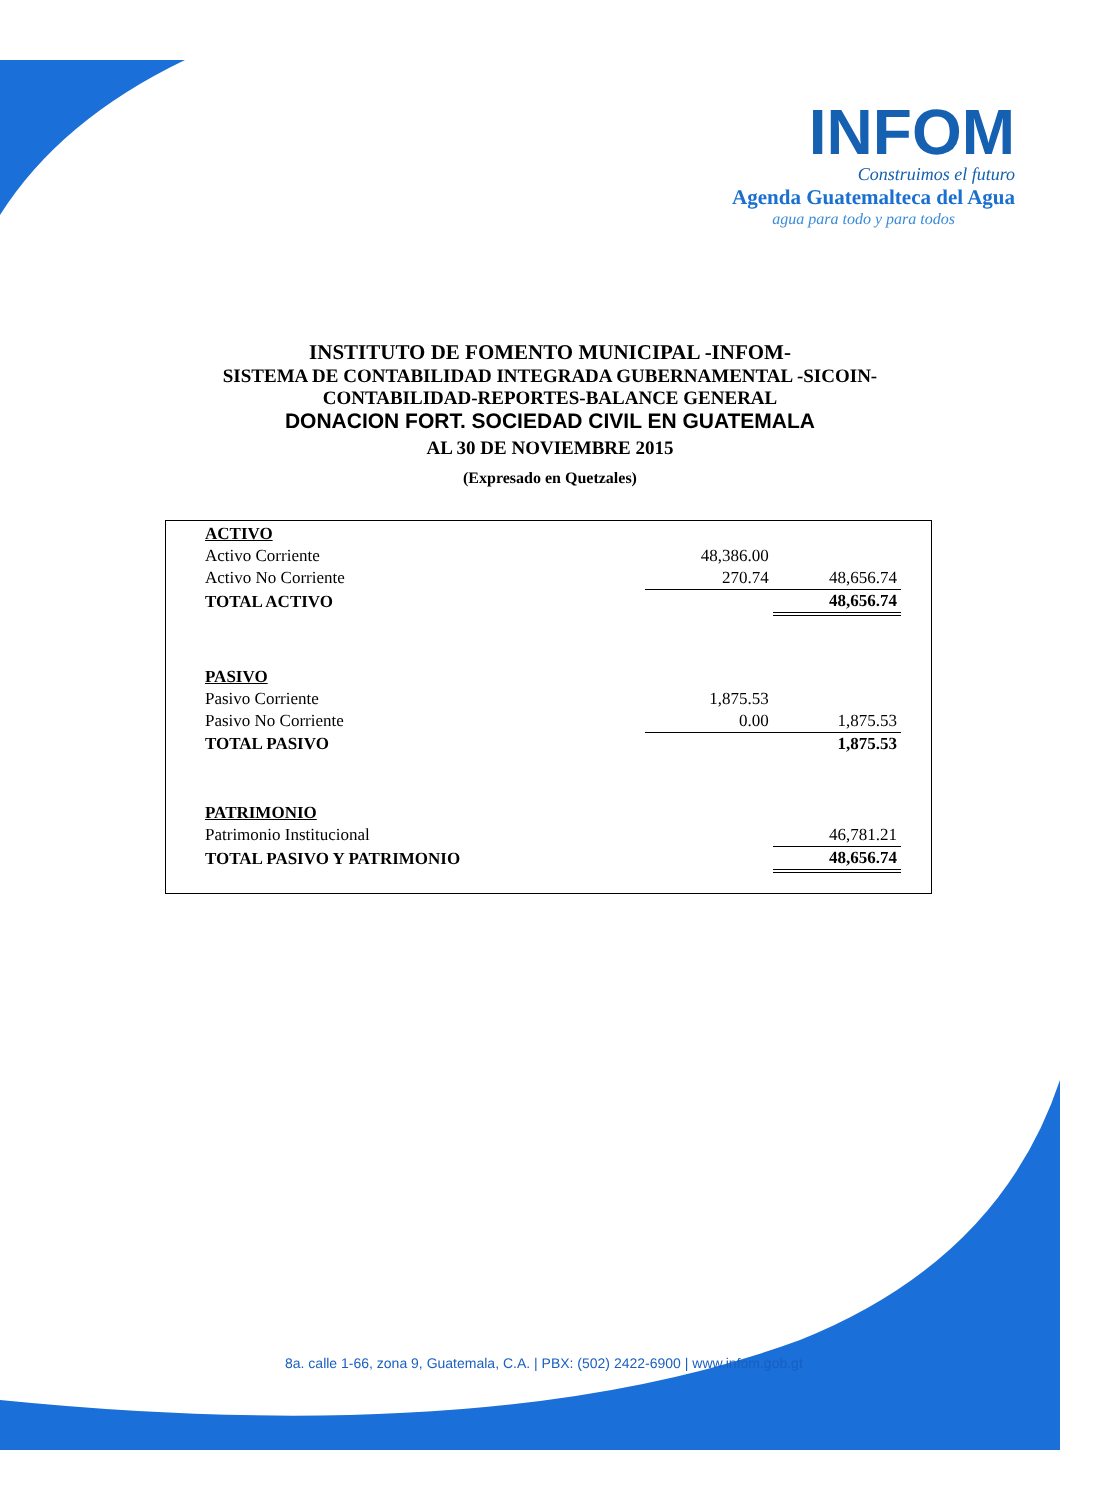INFOM
Construimos el futuro
Agenda Guatemalteca del Agua
agua para todo y para todos
INSTITUTO DE FOMENTO MUNICIPAL -INFOM-
SISTEMA DE CONTABILIDAD INTEGRADA GUBERNAMENTAL -SICOIN-
CONTABILIDAD-REPORTES-BALANCE GENERAL
DONACION FORT. SOCIEDAD CIVIL EN GUATEMALA
AL 30 DE NOVIEMBRE 2015
(Expresado en Quetzales)
| ACTIVO | | |
| Activo Corriente | 48,386.00 | |
| Activo No Corriente | 270.74 | 48,656.74 |
| TOTAL ACTIVO | | 48,656.74 |
| PASIVO | | |
| Pasivo Corriente | 1,875.53 | |
| Pasivo No Corriente | 0.00 | 1,875.53 |
| TOTAL PASIVO | | 1,875.53 |
| PATRIMONIO | | |
| Patrimonio Institucional | | 46,781.21 |
| TOTAL PASIVO Y PATRIMONIO | | 48,656.74 |
8a. calle 1-66, zona 9, Guatemala, C.A. | PBX: (502) 2422-6900 | www.infom.gob.gt